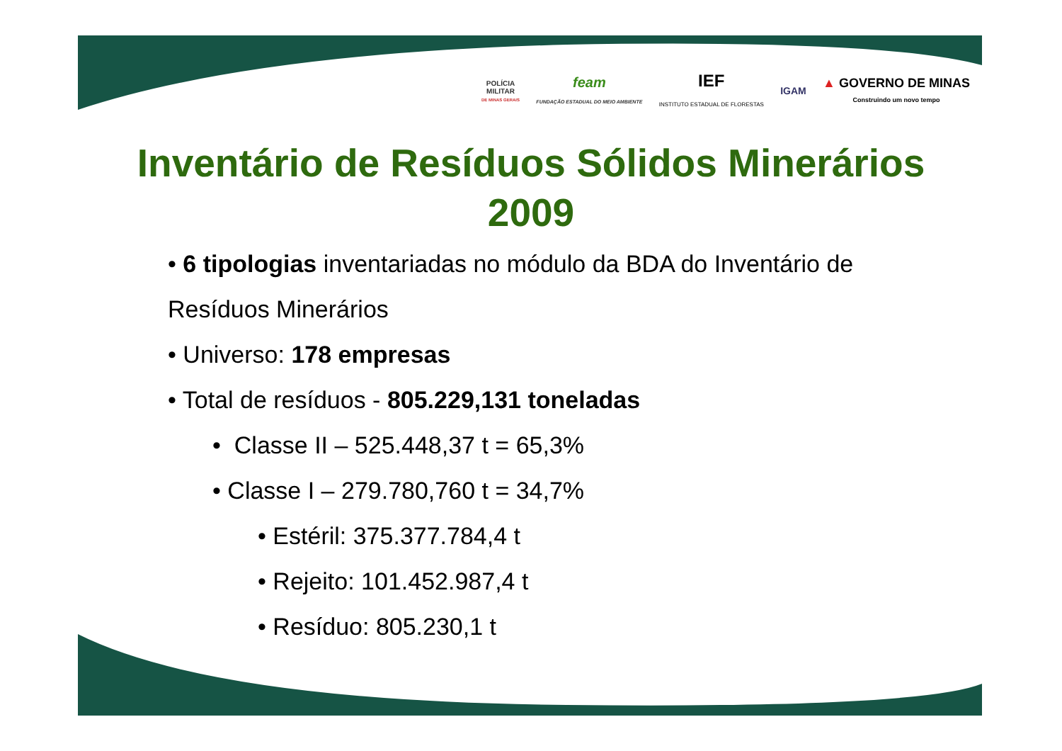POLÍCIA
MILITAR
DE MINAS GERAIS
feam
FUNDAÇÃO ESTADUAL DO MEIO AMBIENTE
IEF
INSTITUTO ESTADUAL DE FLORESTAS
IGAM
▲ GOVERNO DE MINAS
Construindo um novo tempo
Inventário de Resíduos Sólidos Minerários
2009
• 6 tipologias inventariadas no módulo da BDA do Inventário de
Resíduos Minerários
• Universo: 178 empresas
• Total de resíduos - 805.229,131 toneladas
• Classe II – 525.448,37 t = 65,3%
• Classe I – 279.780,760 t = 34,7%
• Estéril: 375.377.784,4 t
• Rejeito: 101.452.987,4 t
• Resíduo: 805.230,1 t